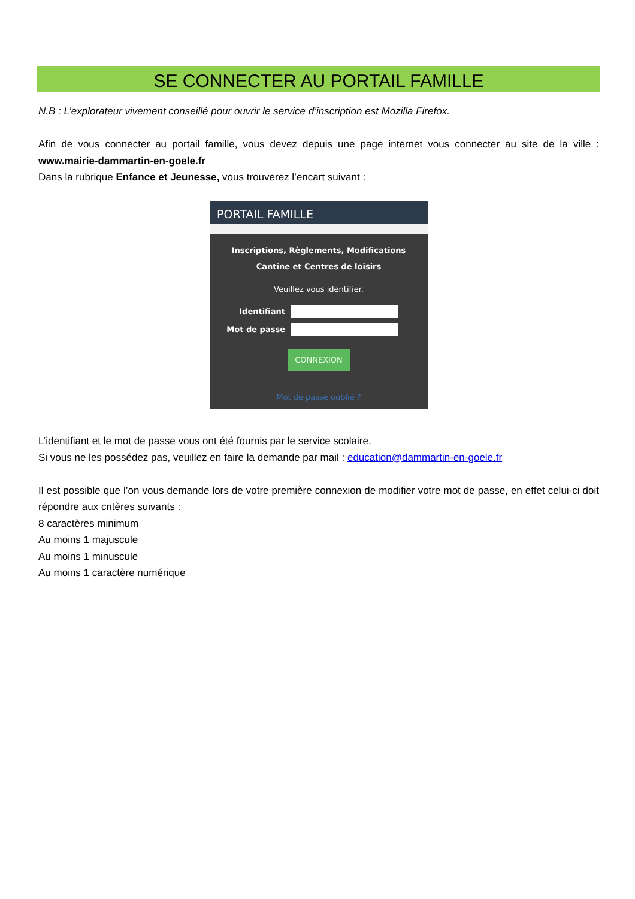SE CONNECTER AU PORTAIL FAMILLE
N.B : L’explorateur vivement conseillé pour ouvrir le service d’inscription est Mozilla Firefox.
Afin de vous connecter au portail famille, vous devez depuis une page internet vous connecter au site de la ville : www.mairie-dammartin-en-goele.fr
Dans la rubrique Enfance et Jeunesse, vous trouverez l’encart suivant :
PORTAIL FAMILLE
Inscriptions, Règlements, Modifications
Cantine et Centres de loisirs
Veuillez vous identifier.
Identifiant
Mot de passe
CONNEXION
Mot de passe oublié ?
L’identifiant et le mot de passe vous ont été fournis par le service scolaire.
Si vous ne les possédez pas, veuillez en faire la demande par mail : education@dammartin-en-goele.fr
Il est possible que l’on vous demande lors de votre première connexion de modifier votre mot de passe, en effet celui-ci doit répondre aux critères suivants :
8 caractères minimum
Au moins 1 majuscule
Au moins 1 minuscule
Au moins 1 caractère numérique